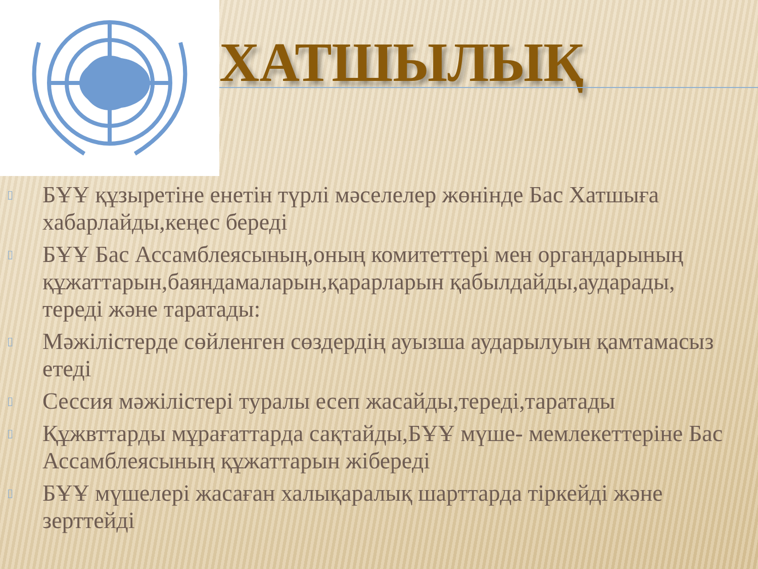ХАТШЫЛЫҚ
▯ БҰҰ құзыретіне енетін түрлі мәселелер жөнінде Бас Хатшыға хабарлайды,кеңес береді
▯ БҰҰ Бас Ассамблеясының,оның комитеттері мен органдарының құжаттарын,баяндамаларын,қарарларын қабылдайды,аударады, тереді және таратады:
▯ Мәжілістерде сөйленген сөздердің ауызша аударылуын қамтамасыз етеді
▯ Сессия мәжілістері туралы есеп жасайды,тереді,таратады
▯ Құжвттарды мұрағаттарда сақтайды,БҰҰ мүше- мемлекеттеріне Бас Ассамблеясының құжаттарын жібереді
▯ БҰҰ мүшелері жасаған халықаралық шарттарда тіркейді және зерттейді